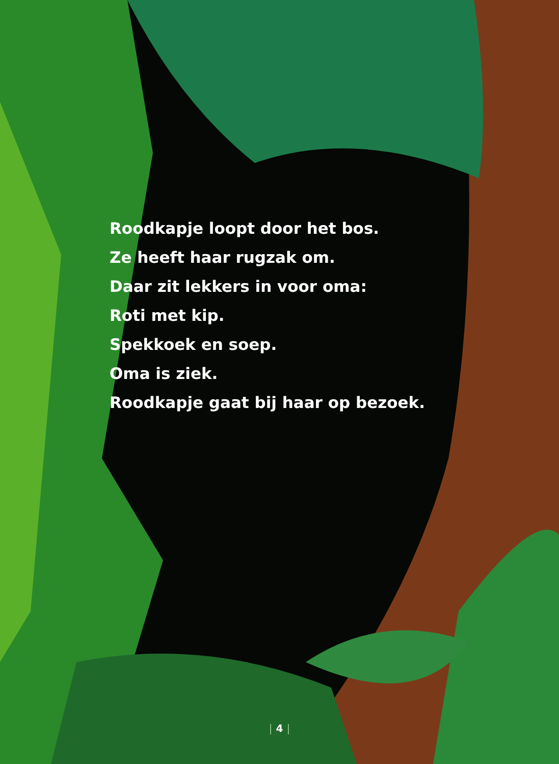Roodkapje loopt door het bos.
Ze heeft haar rugzak om.
Daar zit lekkers in voor oma:
Roti met kip.
Spekkoek en soep.
Oma is ziek.
Roodkapje gaat bij haar op bezoek.
| 4 |